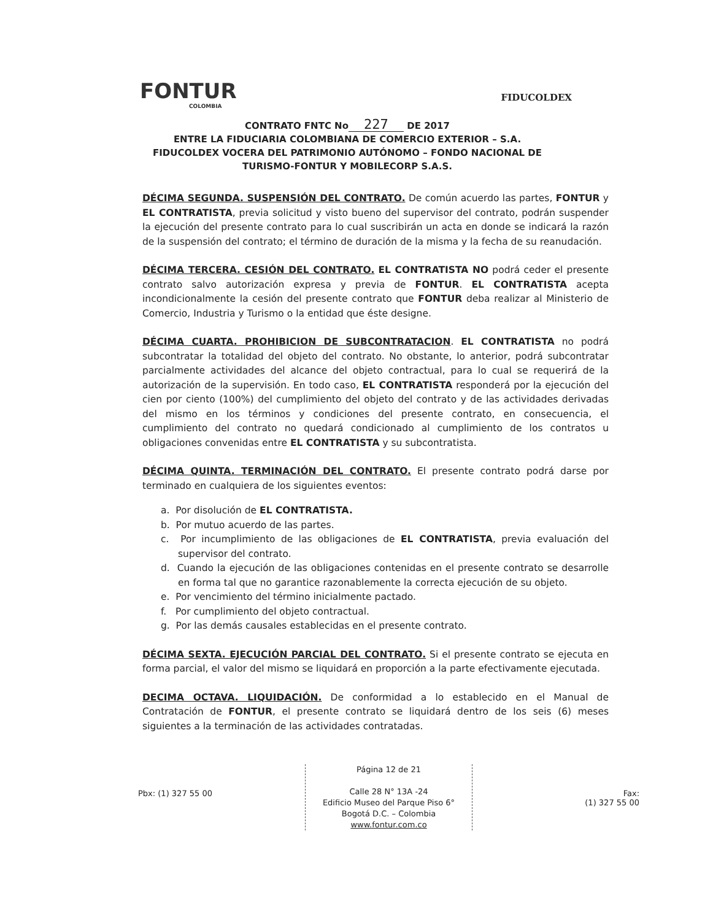FONTUR
COLOMBIA
FIDUCOLDEX
CONTRATO FNTC No 227 DE 2017
ENTRE LA FIDUCIARIA COLOMBIANA DE COMERCIO EXTERIOR – S.A. FIDUCOLDEX VOCERA DEL PATRIMONIO AUTÓNOMO – FONDO NACIONAL DE TURISMO-FONTUR Y MOBILECORP S.A.S.
DÉCIMA SEGUNDA. SUSPENSIÓN DEL CONTRATO. De común acuerdo las partes, FONTUR y EL CONTRATISTA, previa solicitud y visto bueno del supervisor del contrato, podrán suspender la ejecución del presente contrato para lo cual suscribirán un acta en donde se indicará la razón de la suspensión del contrato; el término de duración de la misma y la fecha de su reanudación.
DÉCIMA TERCERA. CESIÓN DEL CONTRATO. EL CONTRATISTA NO podrá ceder el presente contrato salvo autorización expresa y previa de FONTUR. EL CONTRATISTA acepta incondicionalmente la cesión del presente contrato que FONTUR deba realizar al Ministerio de Comercio, Industria y Turismo o la entidad que éste designe.
DÉCIMA CUARTA. PROHIBICION DE SUBCONTRATACION. EL CONTRATISTA no podrá subcontratar la totalidad del objeto del contrato. No obstante, lo anterior, podrá subcontratar parcialmente actividades del alcance del objeto contractual, para lo cual se requerirá de la autorización de la supervisión. En todo caso, EL CONTRATISTA responderá por la ejecución del cien por ciento (100%) del cumplimiento del objeto del contrato y de las actividades derivadas del mismo en los términos y condiciones del presente contrato, en consecuencia, el cumplimiento del contrato no quedará condicionado al cumplimiento de los contratos u obligaciones convenidas entre EL CONTRATISTA y su subcontratista.
DÉCIMA QUINTA. TERMINACIÓN DEL CONTRATO. El presente contrato podrá darse por terminado en cualquiera de los siguientes eventos:
a. Por disolución de EL CONTRATISTA.
b. Por mutuo acuerdo de las partes.
c. Por incumplimiento de las obligaciones de EL CONTRATISTA, previa evaluación del supervisor del contrato.
d. Cuando la ejecución de las obligaciones contenidas en el presente contrato se desarrolle en forma tal que no garantice razonablemente la correcta ejecución de su objeto.
e. Por vencimiento del término inicialmente pactado.
f. Por cumplimiento del objeto contractual.
g. Por las demás causales establecidas en el presente contrato.
DÉCIMA SEXTA. EJECUCIÓN PARCIAL DEL CONTRATO. Si el presente contrato se ejecuta en forma parcial, el valor del mismo se liquidará en proporción a la parte efectivamente ejecutada.
DECIMA OCTAVA. LIQUIDACIÓN. De conformidad a lo establecido en el Manual de Contratación de FONTUR, el presente contrato se liquidará dentro de los seis (6) meses siguientes a la terminación de las actividades contratadas.
Pbx: (1) 327 55 00
Página 12 de 21
Calle 28 N° 13A -24
Edificio Museo del Parque Piso 6°
Bogotá D.C. – Colombia
www.fontur.com.co
Fax:
(1) 327 55 00